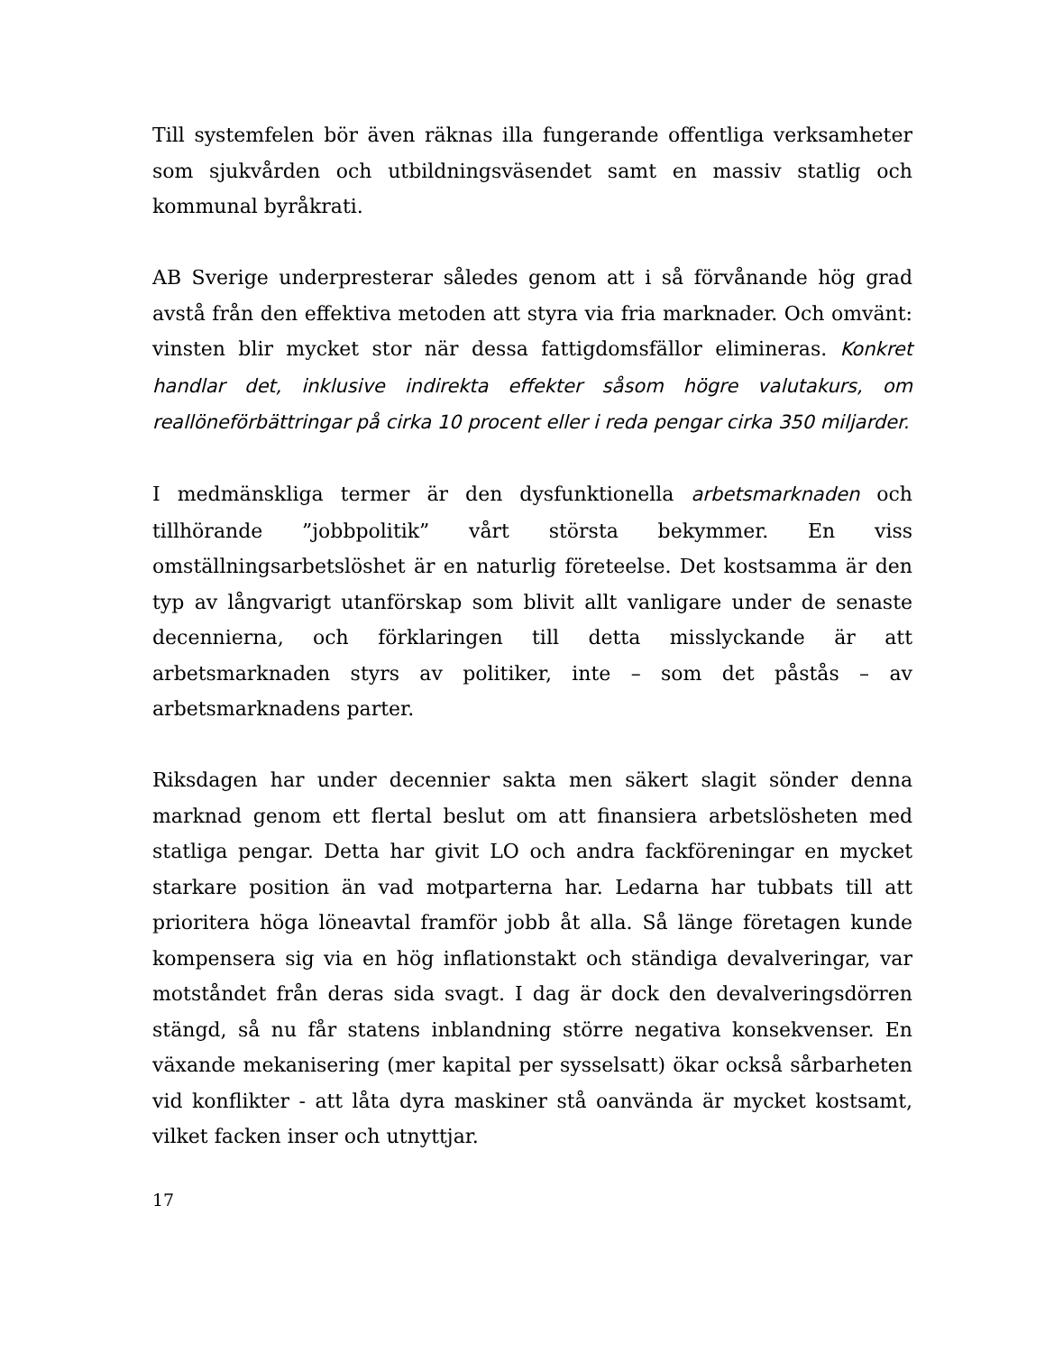Till systemfelen bör även räknas illa fungerande offentliga verksamheter som sjukvården och utbildningsväsendet samt en massiv statlig och kommunal byråkrati.
AB Sverige underpresterar således genom att i så förvånande hög grad avstå från den effektiva metoden att styra via fria marknader. Och omvänt: vinsten blir mycket stor när dessa fattigdomsfällor elimineras. Konkret handlar det, inklusive indirekta effekter såsom högre valutakurs, om reallöneförbättringar på cirka 10 procent eller i reda pengar cirka 350 miljarder.
I medmänskliga termer är den dysfunktionella arbetsmarknaden och tillhörande ”jobbpolitik” vårt största bekymmer. En viss omställningsarbetslöshet är en naturlig företeelse. Det kostsamma är den typ av långvarigt utanförskap som blivit allt vanligare under de senaste decennierna, och förklaringen till detta misslyckande är att arbetsmarknaden styrs av politiker, inte – som det påstås – av arbetsmarknadens parter.
Riksdagen har under decennier sakta men säkert slagit sönder denna marknad genom ett flertal beslut om att finansiera arbetslösheten med statliga pengar. Detta har givit LO och andra fackföreningar en mycket starkare position än vad motparterna har. Ledarna har tubbats till att prioritera höga löneavtal framför jobb åt alla. Så länge företagen kunde kompensera sig via en hög inflationstakt och ständiga devalveringar, var motståndet från deras sida svagt. I dag är dock den devalveringsdörren stängd, så nu får statens inblandning större negativa konsekvenser. En växande mekanisering (mer kapital per sysselsatt) ökar också sårbarheten vid konflikter - att låta dyra maskiner stå oanvända är mycket kostsamt, vilket facken inser och utnyttjar.
17